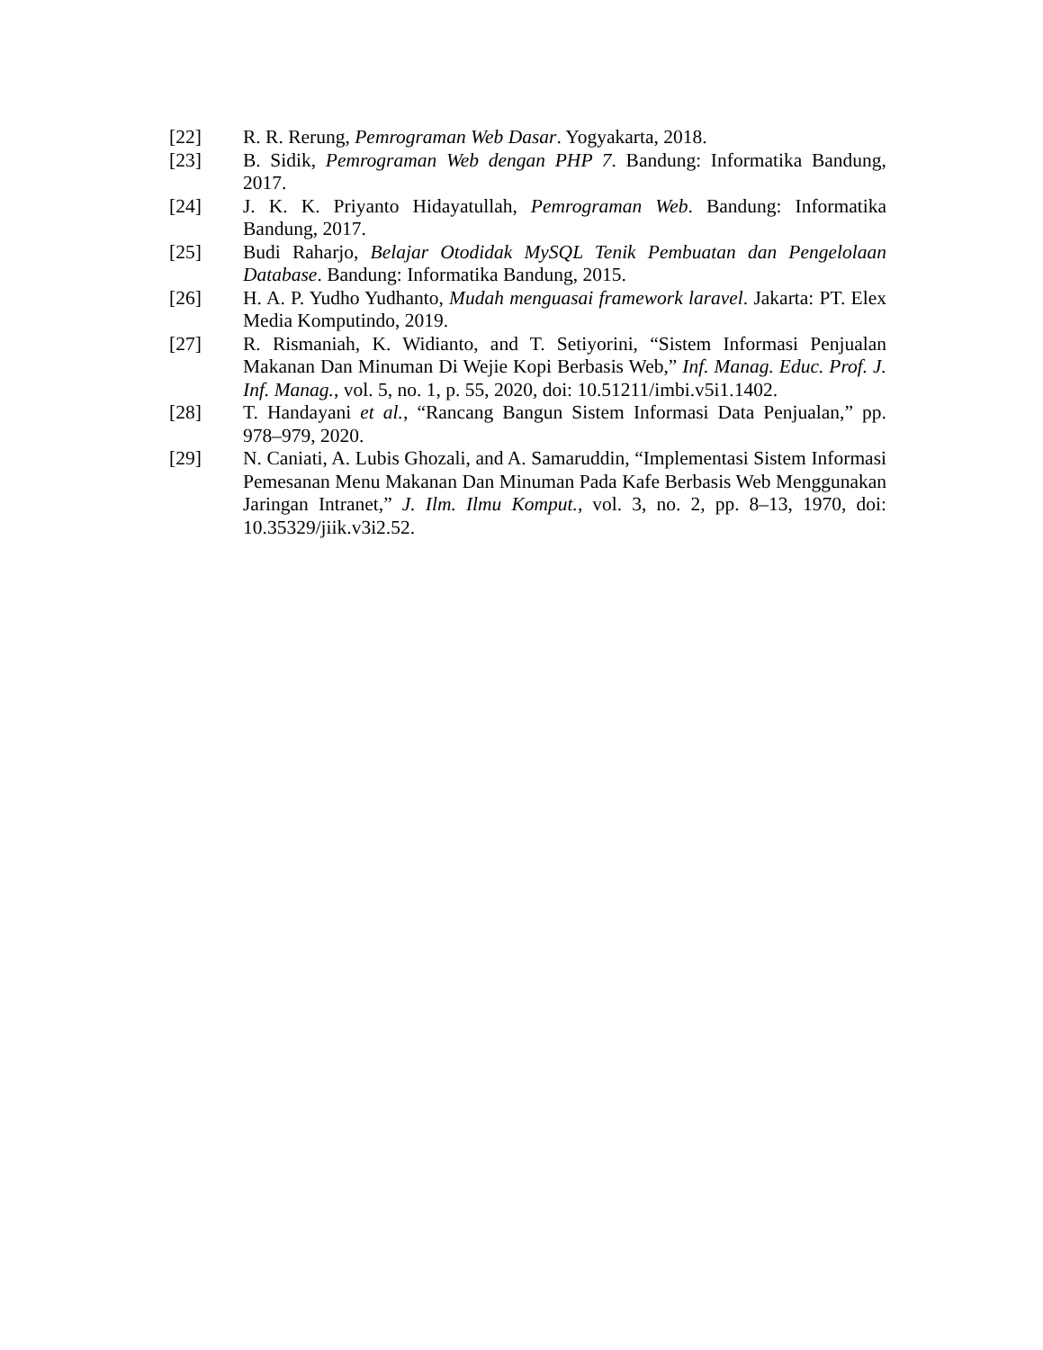[22] R. R. Rerung, Pemrograman Web Dasar. Yogyakarta, 2018.
[23] B. Sidik, Pemrograman Web dengan PHP 7. Bandung: Informatika Bandung, 2017.
[24] J. K. K. Priyanto Hidayatullah, Pemrograman Web. Bandung: Informatika Bandung, 2017.
[25] Budi Raharjo, Belajar Otodidak MySQL Tenik Pembuatan dan Pengelolaan Database. Bandung: Informatika Bandung, 2015.
[26] H. A. P. Yudho Yudhanto, Mudah menguasai framework laravel. Jakarta: PT. Elex Media Komputindo, 2019.
[27] R. Rismaniah, K. Widianto, and T. Setiyorini, “Sistem Informasi Penjualan Makanan Dan Minuman Di Wejie Kopi Berbasis Web,” Inf. Manag. Educ. Prof. J. Inf. Manag., vol. 5, no. 1, p. 55, 2020, doi: 10.51211/imbi.v5i1.1402.
[28] T. Handayani et al., “Rancang Bangun Sistem Informasi Data Penjualan,” pp. 978–979, 2020.
[29] N. Caniati, A. Lubis Ghozali, and A. Samaruddin, “Implementasi Sistem Informasi Pemesanan Menu Makanan Dan Minuman Pada Kafe Berbasis Web Menggunakan Jaringan Intranet,” J. Ilm. Ilmu Komput., vol. 3, no. 2, pp. 8–13, 1970, doi: 10.35329/jiik.v3i2.52.